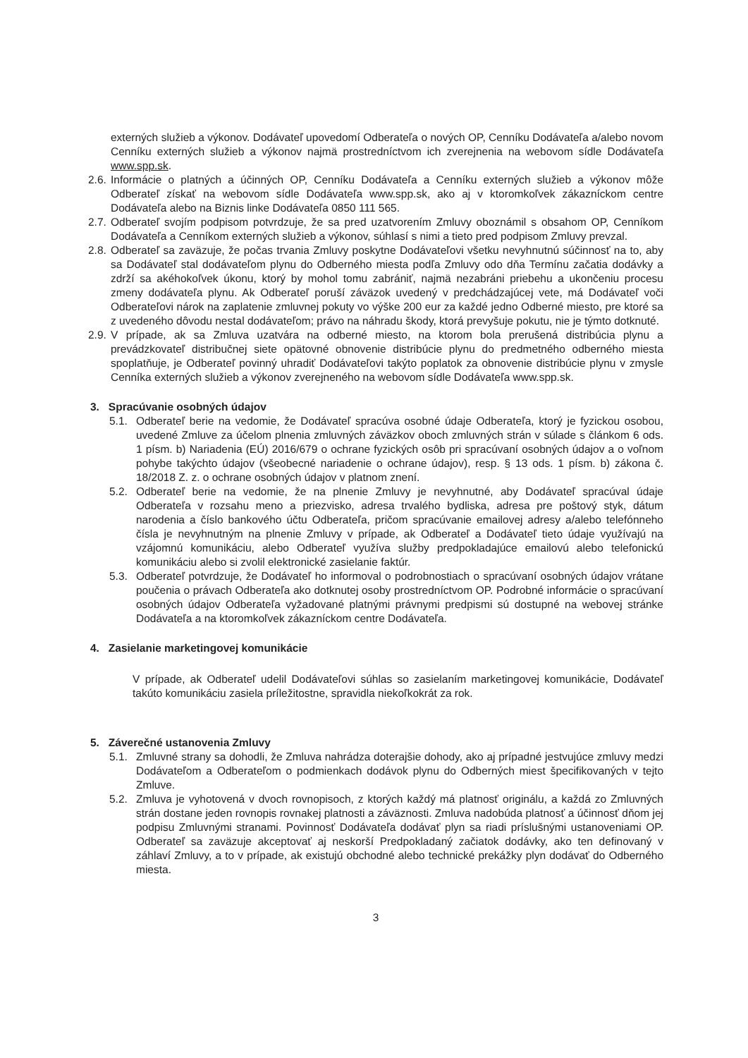externých služieb a výkonov. Dodávateľ upovedomí Odberateľa o nových OP, Cenníku Dodávateľa a/alebo novom Cenníku externých služieb a výkonov najmä prostredníctvom ich zverejnenia na webovom sídle Dodávateľa www.spp.sk.
2.6.
Informácie o platných a účinných OP, Cenníku Dodávateľa a Cenníku externých služieb a výkonov môže Odberateľ získať na webovom sídle Dodávateľa www.spp.sk, ako aj v ktoromkoľvek zákazníckom centre Dodávateľa alebo na Biznis linke Dodávateľa 0850 111 565.
2.7.
Odberateľ svojím podpisom potvrdzuje, že sa pred uzatvorením Zmluvy oboznámil s obsahom OP, Cenníkom Dodávateľa a Cenníkom externých služieb a výkonov, súhlasí s nimi a tieto pred podpisom Zmluvy prevzal.
2.8.
Odberateľ sa zaväzuje, že počas trvania Zmluvy poskytne Dodávateľovi všetku nevyhnutnú súčinnosť na to, aby sa Dodávateľ stal dodávateľom plynu do Odberného miesta podľa Zmluvy odo dňa Termínu začatia dodávky a zdrží sa akéhokoľvek úkonu, ktorý by mohol tomu zabrániť, najmä nezabráni priebehu a ukončeniu procesu zmeny dodávateľa plynu. Ak Odberateľ poruší záväzok uvedený v predchádzajúcej vete, má Dodávateľ voči Odberateľovi nárok na zaplatenie zmluvnej pokuty vo výške 200 eur za každé jedno Odberné miesto, pre ktoré sa z uvedeného dôvodu nestal dodávateľom; právo na náhradu škody, ktorá prevyšuje pokutu, nie je týmto dotknuté.
2.9.
V prípade, ak sa Zmluva uzatvára na odberné miesto, na ktorom bola prerušená distribúcia plynu a prevádzkovateľ distribučnej siete opätovné obnovenie distribúcie plynu do predmetného odberného miesta spoplatňuje, je Odberateľ povinný uhradiť Dodávateľovi takýto poplatok za obnovenie distribúcie plynu v zmysle Cenníka externých služieb a výkonov zverejneného na webovom sídle Dodávateľa www.spp.sk.
3. Spracúvanie osobných údajov
5.1. Odberateľ berie na vedomie, že Dodávateľ spracúva osobné údaje Odberateľa, ktorý je fyzickou osobou, uvedené Zmluve za účelom plnenia zmluvných záväzkov oboch zmluvných strán v súlade s článkom 6 ods. 1 písm. b) Nariadenia (EÚ) 2016/679 o ochrane fyzických osôb pri spracúvaní osobných údajov a o voľnom pohybe takýchto údajov (všeobecné nariadenie o ochrane údajov), resp. § 13 ods. 1 písm. b) zákona č. 18/2018 Z. z. o ochrane osobných údajov v platnom znení.
5.2. Odberateľ berie na vedomie, že na plnenie Zmluvy je nevyhnutné, aby Dodávateľ spracúval údaje Odberateľa v rozsahu meno a priezvisko, adresa trvalého bydliska, adresa pre poštový styk, dátum narodenia a číslo bankového účtu Odberateľa, pričom spracúvanie emailovej adresy a/alebo telefónneho čísla je nevyhnutným na plnenie Zmluvy v prípade, ak Odberateľ a Dodávateľ tieto údaje využívajú na vzájomnú komunikáciu, alebo Odberateľ využíva služby predpokladajúce emailovú alebo telefonickú komunikáciu alebo si zvolil elektronické zasielanie faktúr.
5.3. Odberateľ potvrdzuje, že Dodávateľ ho informoval o podrobnostiach o spracúvaní osobných údajov vrátane poučenia o právach Odberateľa ako dotknutej osoby prostredníctvom OP. Podrobné informácie o spracúvaní osobných údajov Odberateľa vyžadované platnými právnymi predpismi sú dostupné na webovej stránke Dodávateľa a na ktoromkoľvek zákazníckom centre Dodávateľa.
4. Zasielanie marketingovej komunikácie
V prípade, ak Odberateľ udelil Dodávateľovi súhlas so zasielaním marketingovej komunikácie, Dodávateľ takúto komunikáciu zasiela príležitostne, spravidla niekoľkokrát za rok.
5. Záverečné ustanovenia Zmluvy
5.1. Zmluvné strany sa dohodli, že Zmluva nahrádza doterajšie dohody, ako aj prípadné jestvujúce zmluvy medzi Dodávateľom a Odberateľom o podmienkach dodávok plynu do Odberných miest špecifikovaných v tejto Zmluve.
5.2. Zmluva je vyhotovená v dvoch rovnopisoch, z ktorých každý má platnosť originálu, a každá zo Zmluvných strán dostane jeden rovnopis rovnakej platnosti a záväznosti. Zmluva nadobúda platnosť a účinnosť dňom jej podpisu Zmluvnými stranami. Povinnosť Dodávateľa dodávať plyn sa riadi príslušnými ustanoveniami OP. Odberateľ sa zaväzuje akceptovať aj neskorší Predpokladaný začiatok dodávky, ako ten definovaný v záhlaví Zmluvy, a to v prípade, ak existujú obchodné alebo technické prekážky plyn dodávať do Odberného miesta.
3